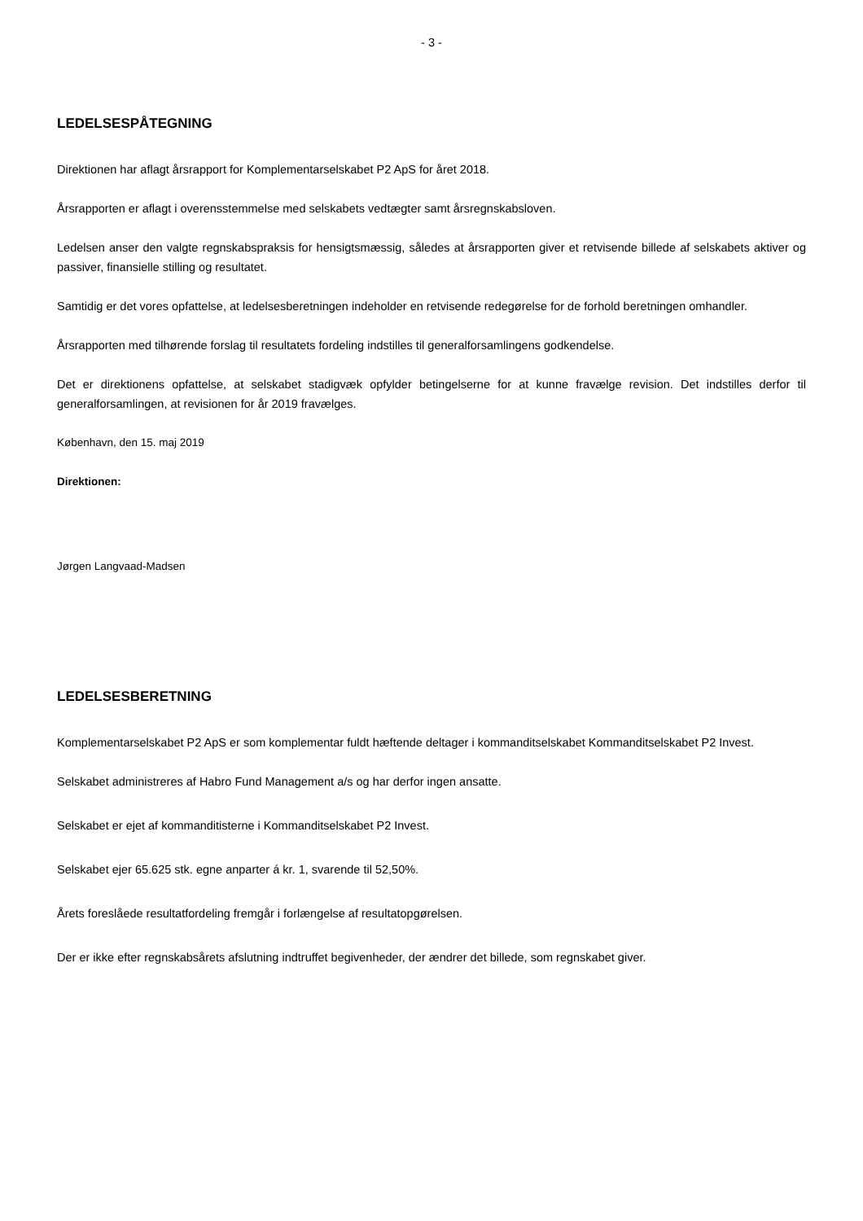- 3 -
LEDELSESPÅTEGNING
Direktionen har aflagt årsrapport for Komplementarselskabet P2 ApS for året 2018.
Årsrapporten er aflagt i overensstemmelse med selskabets vedtægter samt årsregnskabsloven.
Ledelsen anser den valgte regnskabspraksis for hensigtsmæssig, således at årsrapporten giver et retvisende billede af selskabets aktiver og passiver, finansielle stilling og resultatet.
Samtidig er det vores opfattelse, at ledelsesberetningen indeholder en retvisende redegørelse for de forhold beretningen omhandler.
Årsrapporten med tilhørende forslag til resultatets fordeling indstilles til generalforsamlingens godkendelse.
Det er direktionens opfattelse, at selskabet stadigvæk opfylder betingelserne for at kunne fravælge revision. Det indstilles derfor til generalforsamlingen, at revisionen for år 2019 fravælges.
København, den 15. maj 2019
Direktionen:
Jørgen Langvaad-Madsen
LEDELSESBERETNING
Komplementarselskabet P2 ApS er som komplementar fuldt hæftende deltager i kommanditselskabet Kommanditselskabet P2 Invest.
Selskabet administreres af Habro Fund Management a/s og har derfor ingen ansatte.
Selskabet er ejet af kommanditisterne i Kommanditselskabet P2 Invest.
Selskabet ejer 65.625 stk. egne anparter á kr. 1, svarende til 52,50%.
Årets foreslåede resultatfordeling fremgår i forlængelse af resultatopgørelsen.
Der er ikke efter regnskabsårets afslutning indtruffet begivenheder, der ændrer det billede, som regnskabet giver.